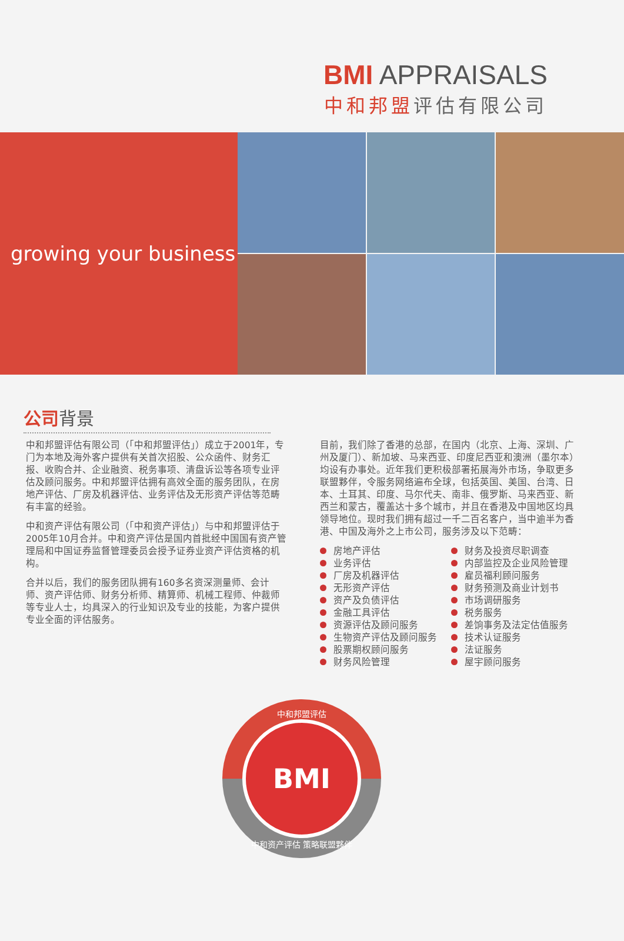BMI APPRAISALS
中和邦盟评估有限公司
growing your business
公司背景
中和邦盟评估有限公司（「中和邦盟评估」）成立于2001年，专门为本地及海外客户提供有关首次招股、公众函件、财务汇报、收购合并、企业融资、税务事项、清盘诉讼等各项专业评估及顾问服务。中和邦盟评估拥有高效全面的服务团队，在房地产评估、厂房及机器评估、业务评估及无形资产评估等范畴有丰富的经验。
中和资产评估有限公司（「中和资产评估」）与中和邦盟评估于2005年10月合并。中和资产评估是国内首批经中国国有资产管理局和中国证券监督管理委员会授予证券业资产评估资格的机构。
合并以后，我们的服务团队拥有160多名资深测量师、会计师、资产评估师、财务分析师、精算师、机械工程师、仲裁师等专业人士，均具深入的行业知识及专业的技能，为客户提供专业全面的评估服务。
目前，我们除了香港的总部，在国内（北京、上海、深圳、广州及厦门）、新加坡、马来西亚、印度尼西亚和澳洲（墨尔本）均设有办事处。近年我们更积极部署拓展海外市场，争取更多联盟夥伴，令服务网络遍布全球，包括英国、美国、台湾、日本、土耳其、印度、马尔代夫、南非、俄罗斯、马来西亚、新西兰和蒙古，覆盖达十多个城市，并且在香港及中国地区均具领导地位。现时我们拥有超过一千二百名客户，当中逾半为香港、中国及海外之上市公司，服务涉及以下范畴：
房地产评估
业务评估
厂房及机器评估
无形资产评估
资产及负债评估
金融工具评估
资源评估及顾问服务
生物资产评估及顾问服务
股票期权顾问服务
财务风险管理
财务及投资尽职调查
内部监控及企业风险管理
雇员福利顾问服务
财务预测及商业计划书
市场调研服务
税务服务
差饷事务及法定估值服务
技术认证服务
法证服务
屋宇顾问服务
中和邦盟评估
BMI
中和资产评估 策略联盟夥伴